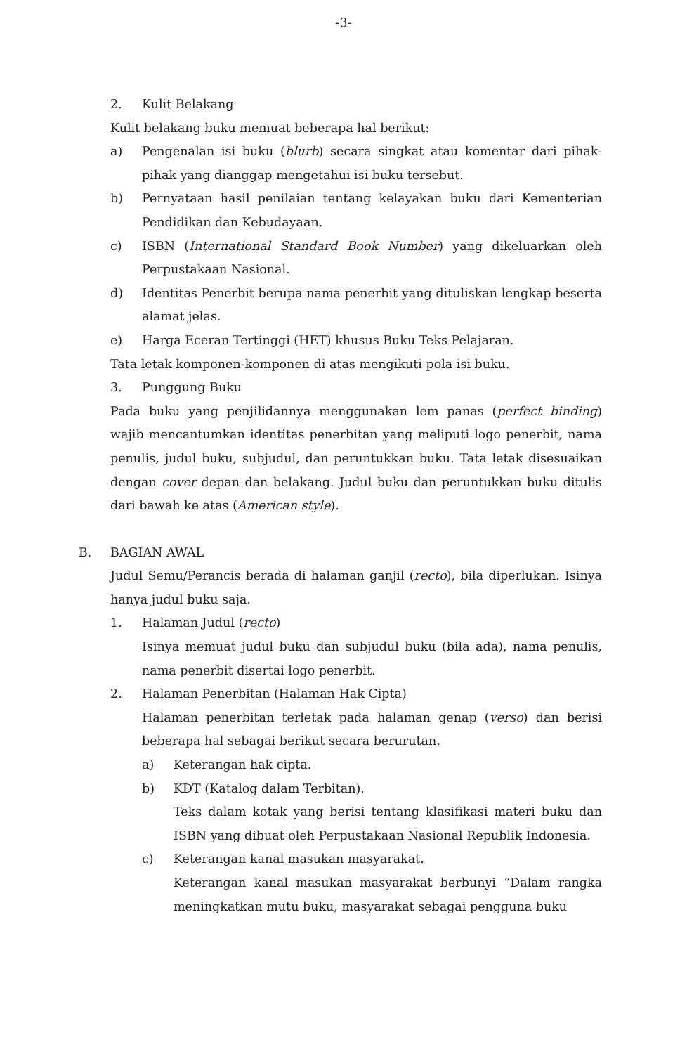-3-
2. Kulit Belakang
Kulit belakang buku memuat beberapa hal berikut:
a) Pengenalan isi buku (blurb) secara singkat atau komentar dari pihak-pihak yang dianggap mengetahui isi buku tersebut.
b) Pernyataan hasil penilaian tentang kelayakan buku dari Kementerian Pendidikan dan Kebudayaan.
c) ISBN (International Standard Book Number) yang dikeluarkan oleh Perpustakaan Nasional.
d) Identitas Penerbit berupa nama penerbit yang dituliskan lengkap beserta alamat jelas.
e) Harga Eceran Tertinggi (HET) khusus Buku Teks Pelajaran.
Tata letak komponen-komponen di atas mengikuti pola isi buku.
3. Punggung Buku
Pada buku yang penjilidannya menggunakan lem panas (perfect binding) wajib mencantumkan identitas penerbitan yang meliputi logo penerbit, nama penulis, judul buku, subjudul, dan peruntukkan buku. Tata letak disesuaikan dengan cover depan dan belakang. Judul buku dan peruntukkan buku ditulis dari bawah ke atas (American style).
B. BAGIAN AWAL
Judul Semu/Perancis berada di halaman ganjil (recto), bila diperlukan. Isinya hanya judul buku saja.
1. Halaman Judul (recto)
Isinya memuat judul buku dan subjudul buku (bila ada), nama penulis, nama penerbit disertai logo penerbit.
2. Halaman Penerbitan (Halaman Hak Cipta)
Halaman penerbitan terletak pada halaman genap (verso) dan berisi beberapa hal sebagai berikut secara berurutan.
a) Keterangan hak cipta.
b) KDT (Katalog dalam Terbitan).
Teks dalam kotak yang berisi tentang klasifikasi materi buku dan ISBN yang dibuat oleh Perpustakaan Nasional Republik Indonesia.
c) Keterangan kanal masukan masyarakat.
Keterangan kanal masukan masyarakat berbunyi “Dalam rangka meningkatkan mutu buku, masyarakat sebagai pengguna buku